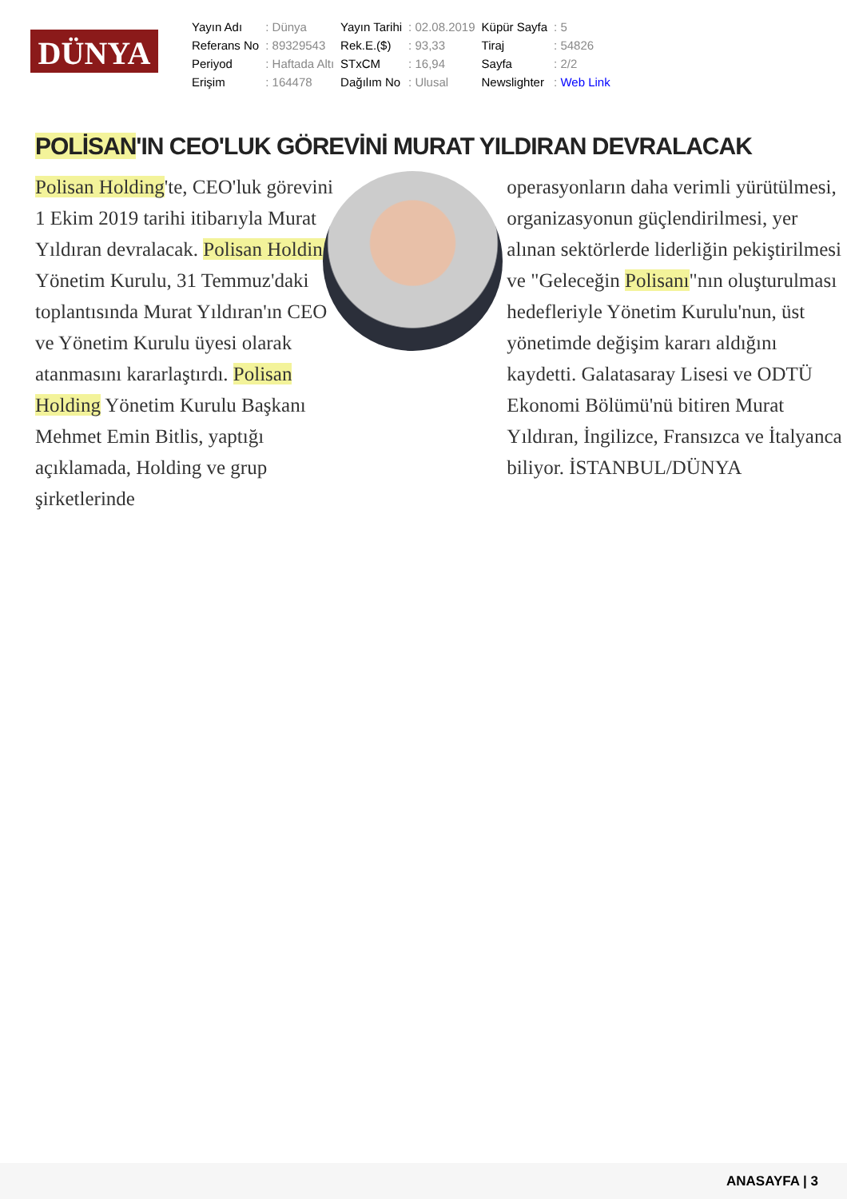DÜNYA
| Yayın Adı | : Dünya | Yayın Tarihi | : 02.08.2019 | Küpür Sayfa | : 5 |
| Referans No | : 89329543 | Rek.E.($) | : 93,33 | Tiraj | : 54826 |
| Periyod | : Haftada Altı | STxCM | : 16,94 | Sayfa | : 2/2 |
| Erişim | : 164478 | Dağılım No | : Ulusal | Newslighter | : Web Link |
POLİSAN'IN CEO'LUK GÖREVİNİ MURAT YILDIRAN DEVRALACAK
Polisan Holding'te, CEO'luk görevini 1 Ekim 2019 tarihi itibarıyla Murat Yıldıran devralacak. Polisan Holding Yönetim Kurulu, 31 Temmuz'daki toplantısında Murat Yıldıran'ın CEO ve Yönetim Kurulu üyesi olarak atanmasını kararlaştırdı. Polisan Holding Yönetim Kurulu Başkanı Mehmet Emin Bitlis, yaptığı açıklamada, Holding ve grup şirketlerinde
operasyonların daha verimli yürütülmesi, organizasyonun güçlendirilmesi, yer alınan sektörlerde liderliğin pekiştirilmesi ve "Geleceğin Polisanı"nın oluşturulması hedefleriyle Yönetim Kurulu'nun, üst yönetimde değişim kararı aldığını kaydetti. Galatasaray Lisesi ve ODTÜ Ekonomi Bölümü'nü bitiren Murat Yıldıran, İngilizce, Fransızca ve İtalyanca biliyor. İSTANBUL/DÜNYA
ANASAYFA | 3